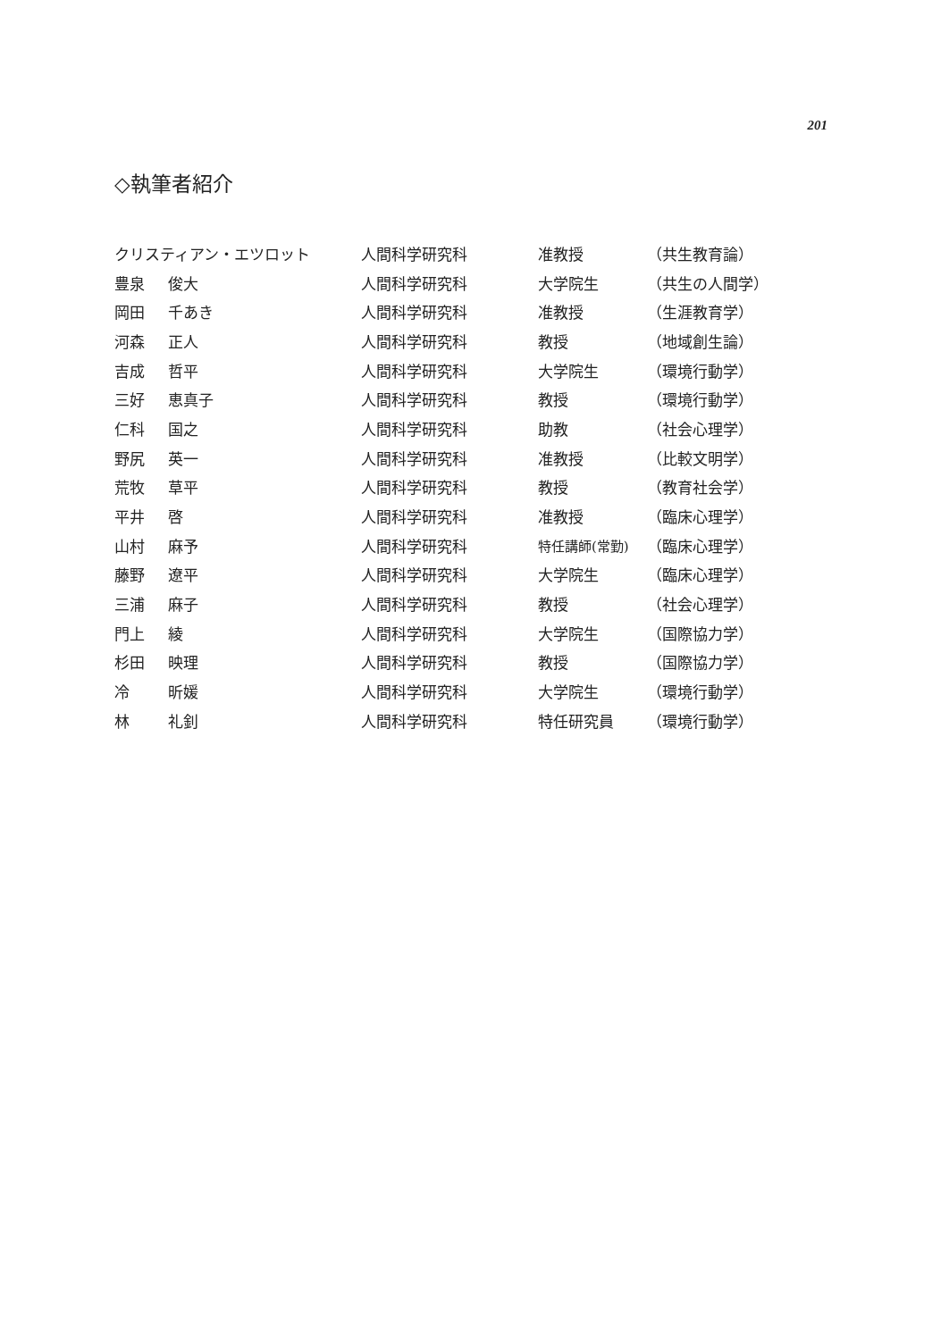201
◇執筆者紹介
| クリスティアン・エツロット | | 人間科学研究科 | 准教授 | （共生教育論） |
| 豊泉 | 俊大 | 人間科学研究科 | 大学院生 | （共生の人間学） |
| 岡田 | 千あき | 人間科学研究科 | 准教授 | （生涯教育学） |
| 河森 | 正人 | 人間科学研究科 | 教授 | （地域創生論） |
| 吉成 | 哲平 | 人間科学研究科 | 大学院生 | （環境行動学） |
| 三好 | 恵真子 | 人間科学研究科 | 教授 | （環境行動学） |
| 仁科 | 国之 | 人間科学研究科 | 助教 | （社会心理学） |
| 野尻 | 英一 | 人間科学研究科 | 准教授 | （比較文明学） |
| 荒牧 | 草平 | 人間科学研究科 | 教授 | （教育社会学） |
| 平井 | 啓 | 人間科学研究科 | 准教授 | （臨床心理学） |
| 山村 | 麻予 | 人間科学研究科 | 特任講師(常勤) | （臨床心理学） |
| 藤野 | 遼平 | 人間科学研究科 | 大学院生 | （臨床心理学） |
| 三浦 | 麻子 | 人間科学研究科 | 教授 | （社会心理学） |
| 門上 | 綾 | 人間科学研究科 | 大学院生 | （国際協力学） |
| 杉田 | 映理 | 人間科学研究科 | 教授 | （国際協力学） |
| 冷 | 昕媛 | 人間科学研究科 | 大学院生 | （環境行動学） |
| 林 | 礼釗 | 人間科学研究科 | 特任研究員 | （環境行動学） |